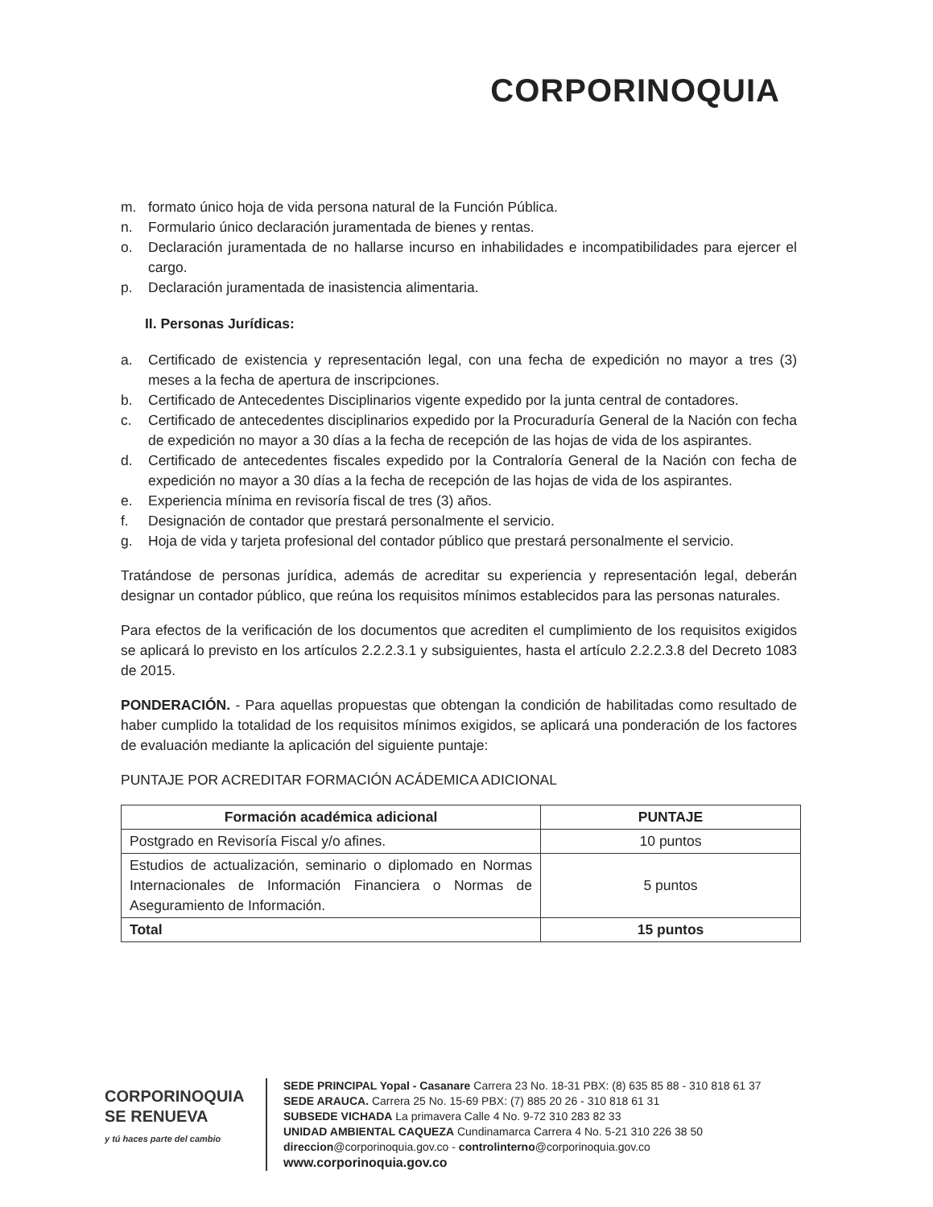CORPORINOQUIA
m. formato único hoja de vida persona natural de la Función Pública.
n. Formulario único declaración juramentada de bienes y rentas.
o. Declaración juramentada de no hallarse incurso en inhabilidades e incompatibilidades para ejercer el cargo.
p. Declaración juramentada de inasistencia alimentaria.
II. Personas Jurídicas:
a. Certificado de existencia y representación legal, con una fecha de expedición no mayor a tres (3) meses a la fecha de apertura de inscripciones.
b. Certificado de Antecedentes Disciplinarios vigente expedido por la junta central de contadores.
c. Certificado de antecedentes disciplinarios expedido por la Procuraduría General de la Nación con fecha de expedición no mayor a 30 días a la fecha de recepción de las hojas de vida de los aspirantes.
d. Certificado de antecedentes fiscales expedido por la Contraloría General de la Nación con fecha de expedición no mayor a 30 días a la fecha de recepción de las hojas de vida de los aspirantes.
e. Experiencia mínima en revisoría fiscal de tres (3) años.
f. Designación de contador que prestará personalmente el servicio.
g. Hoja de vida y tarjeta profesional del contador público que prestará personalmente el servicio.
Tratándose de personas jurídica, además de acreditar su experiencia y representación legal, deberán designar un contador público, que reúna los requisitos mínimos establecidos para las personas naturales.
Para efectos de la verificación de los documentos que acrediten el cumplimiento de los requisitos exigidos se aplicará lo previsto en los artículos 2.2.2.3.1 y subsiguientes, hasta el artículo 2.2.2.3.8 del Decreto 1083 de 2015.
PONDERACIÓN. - Para aquellas propuestas que obtengan la condición de habilitadas como resultado de haber cumplido la totalidad de los requisitos mínimos exigidos, se aplicará una ponderación de los factores de evaluación mediante la aplicación del siguiente puntaje:
PUNTAJE POR ACREDITAR FORMACIÓN ACÁDEMICA ADICIONAL
| Formación académica adicional | PUNTAJE |
| --- | --- |
| Postgrado en Revisoría Fiscal y/o afines. | 10 puntos |
| Estudios de actualización, seminario o diplomado en Normas Internacionales de Información Financiera o Normas de Aseguramiento de Información. | 5 puntos |
| Total | 15 puntos |
CORPORINOQUIA
SE RENUEVA
y tú haces parte del cambio
SEDE PRINCIPAL Yopal - Casanare Carrera 23 No. 18-31 PBX: (8) 635 85 88 - 310 818 61 37
SEDE ARAUCA. Carrera 25 No. 15-69 PBX: (7) 885 20 26 - 310 818 61 31
SUBSEDE VICHADA La primavera Calle 4 No. 9-72 310 283 82 33
UNIDAD AMBIENTAL CAQUEZA Cundinamarca Carrera 4 No. 5-21 310 226 38 50
direccion@corporinoquia.gov.co - controlinterno@corporinoquia.gov.co
www.corporinoquia.gov.co